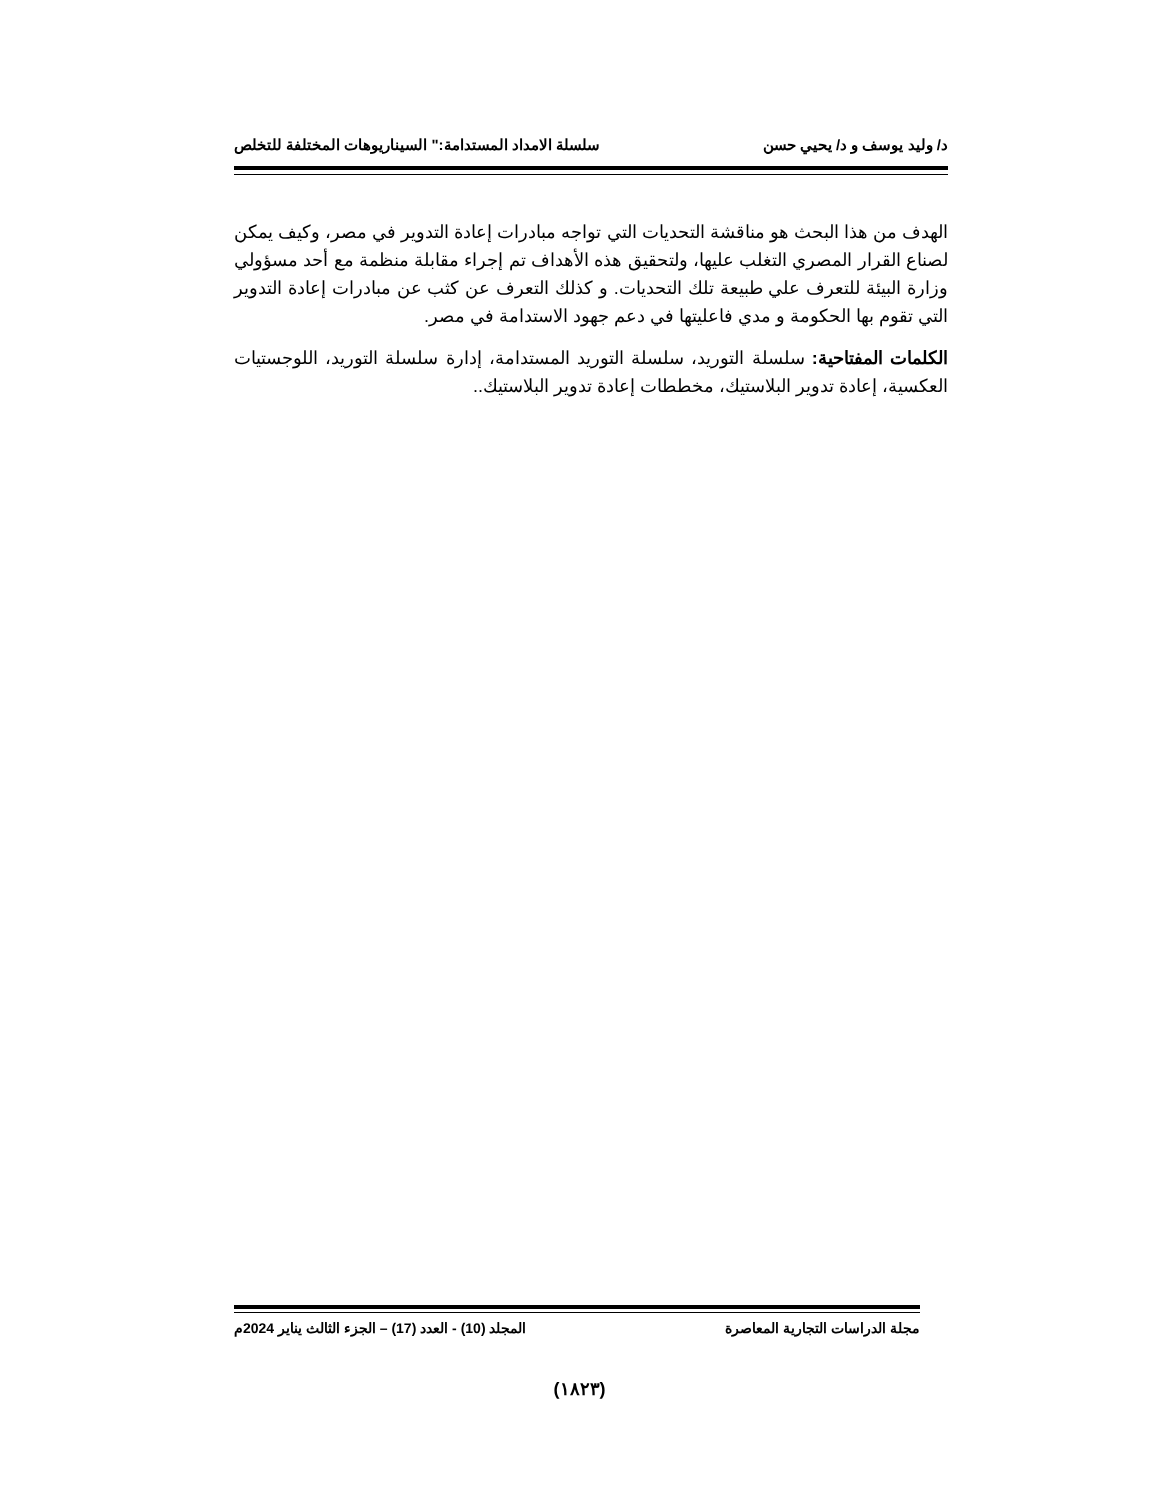د/ وليد يوسف و د/ يحيي حسن سلسلة الامداد المستدامة:" السيناريوهات المختلفة للتخلص
الهدف من هذا البحث هو مناقشة التحديات التي تواجه مبادرات إعادة التدوير في مصر، وكيف يمكن لصناع القرار المصري التغلب عليها، ولتحقيق هذه الأهداف تم إجراء مقابلة منظمة مع أحد مسؤولي وزارة البيئة للتعرف علي طبيعة تلك التحديات. و كذلك التعرف عن كثب عن مبادرات إعادة التدوير التي تقوم بها الحكومة و مدي فاعليتها في دعم جهود الاستدامة في مصر.
الكلمات المفتاحية: سلسلة التوريد، سلسلة التوريد المستدامة، إدارة سلسلة التوريد، اللوجستيات العكسية، إعادة تدوير البلاستيك، مخططات إعادة تدوير البلاستيك..
مجلة الدراسات التجارية المعاصرة المجلد (10) - العدد (17) – الجزء الثالث يناير 2024م
(١٨٢٣)